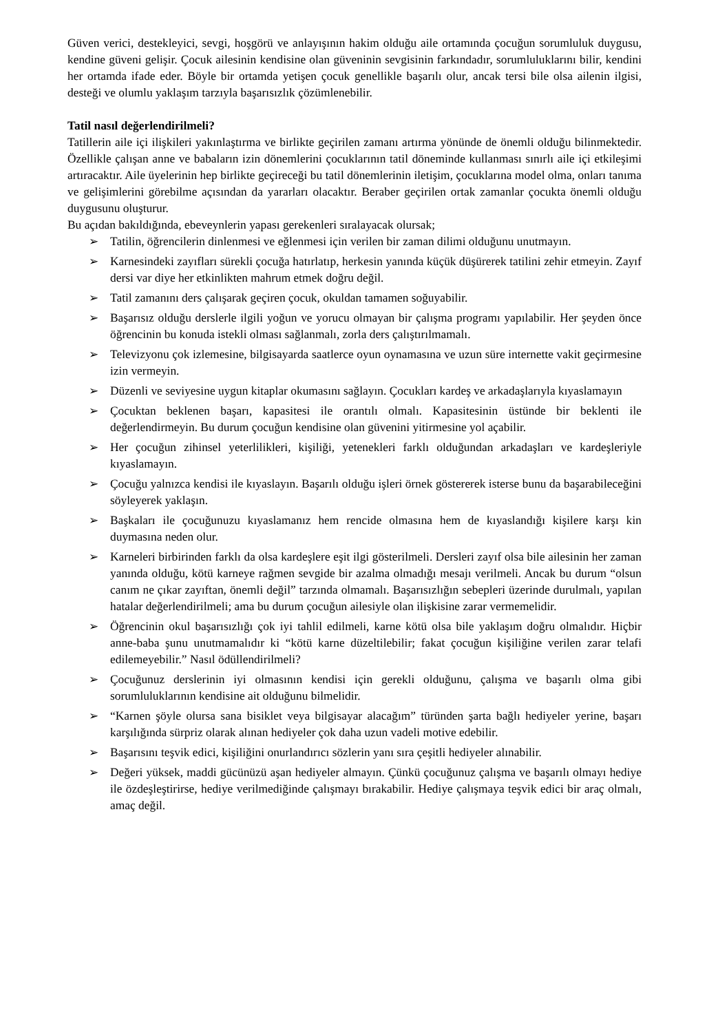Güven verici, destekleyici, sevgi, hoşgörü ve anlayışının hakim olduğu aile ortamında çocuğun sorumluluk duygusu, kendine güveni gelişir. Çocuk ailesinin kendisine olan güveninin sevgisinin farkındadır, sorumluluklarını bilir, kendini her ortamda ifade eder. Böyle bir ortamda yetişen çocuk genellikle başarılı olur, ancak tersi bile olsa ailenin ilgisi, desteği ve olumlu yaklaşım tarzıyla başarısızlık çözümlenebilir.
Tatil nasıl değerlendirilmeli?
Tatillerin aile içi ilişkileri yakınlaştırma ve birlikte geçirilen zamanı artırma yönünde de önemli olduğu bilinmektedir. Özellikle çalışan anne ve babaların izin dönemlerini çocuklarının tatil döneminde kullanması sınırlı aile içi etkileşimi artıracaktır. Aile üyelerinin hep birlikte geçireceği bu tatil dönemlerinin iletişim, çocuklarına model olma, onları tanıma ve gelişimlerini görebilme açısından da yararları olacaktır. Beraber geçirilen ortak zamanlar çocukta önemli olduğu duygusunu oluşturur.
Bu açıdan bakıldığında, ebeveynlerin yapası gerekenleri sıralayacak olursak;
➢ Tatilin, öğrencilerin dinlenmesi ve eğlenmesi için verilen bir zaman dilimi olduğunu unutmayın.
➢ Karnesindeki zayıfları sürekli çocuğa hatırlatıp, herkesin yanında küçük düşürerek tatilini zehir etmeyin. Zayıf dersi var diye her etkinlikten mahrum etmek doğru değil.
➢ Tatil zamanını ders çalışarak geçiren çocuk, okuldan tamamen soğuyabilir.
➢ Başarısız olduğu derslerle ilgili yoğun ve yorucu olmayan bir çalışma programı yapılabilir. Her şeyden önce öğrencinin bu konuda istekli olması sağlanmalı, zorla ders çalıştırılmamalı.
➢ Televizyonu çok izlemesine, bilgisayarda saatlerce oyun oynamasına ve uzun süre internette vakit geçirmesine izin vermeyin.
➢ Düzenli ve seviyesine uygun kitaplar okumasını sağlayın. Çocukları kardeş ve arkadaşlarıyla kıyaslamayın
➢ Çocuktan beklenen başarı, kapasitesi ile orantılı olmalı. Kapasitesinin üstünde bir beklenti ile değerlendirmeyin. Bu durum çocuğun kendisine olan güvenini yitirmesine yol açabilir.
➢ Her çocuğun zihinsel yeterlilikleri, kişiliği, yetenekleri farklı olduğundan arkadaşları ve kardeşleriyle kıyaslamayın.
➢ Çocuğu yalnızca kendisi ile kıyaslayın. Başarılı olduğu işleri örnek göstererek isterse bunu da başarabileceğini söyleyerek yaklaşın.
➢ Başkaları ile çocuğunuzu kıyaslamanız hem rencide olmasına hem de kıyaslandığı kişilere karşı kin duymasına neden olur.
➢ Karneleri birbirinden farklı da olsa kardeşlere eşit ilgi gösterilmeli. Dersleri zayıf olsa bile ailesinin her zaman yanında olduğu, kötü karneye rağmen sevgide bir azalma olmadığı mesajı verilmeli. Ancak bu durum “olsun canım ne çıkar zayıftan, önemli değil” tarzında olmamalı. Başarısızlığın sebepleri üzerinde durulmalı, yapılan hatalar değerlendirilmeli; ama bu durum çocuğun ailesiyle olan ilişkisine zarar vermemelidir.
➢ Öğrencinin okul başarısızlığı çok iyi tahlil edilmeli, karne kötü olsa bile yaklaşım doğru olmalıdır. Hiçbir anne-baba şunu unutmamalıdır ki “kötü karne düzeltilebilir; fakat çocuğun kişiliğine verilen zarar telafi edilemeyebilir.” Nasıl ödüllendirilmeli?
➢ Çocuğunuz derslerinin iyi olmasının kendisi için gerekli olduğunu, çalışma ve başarılı olma gibi sorumluluklarının kendisine ait olduğunu bilmelidir.
➢ “Karnen şöyle olursa sana bisiklet veya bilgisayar alacağım” türünden şarta bağlı hediyeler yerine, başarı karşılığında sürpriz olarak alınan hediyeler çok daha uzun vadeli motive edebilir.
➢ Başarısını teşvik edici, kişiliğini onurlandırıcı sözlerin yanı sıra çeşitli hediyeler alınabilir.
➢ Değeri yüksek, maddi gücünüzü aşan hediyeler almayın. Çünkü çocuğunuz çalışma ve başarılı olmayı hediye ile özdeşleştirirse, hediye verilmediğinde çalışmayı bırakabilir. Hediye çalışmaya teşvik edici bir araç olmalı, amaç değil.